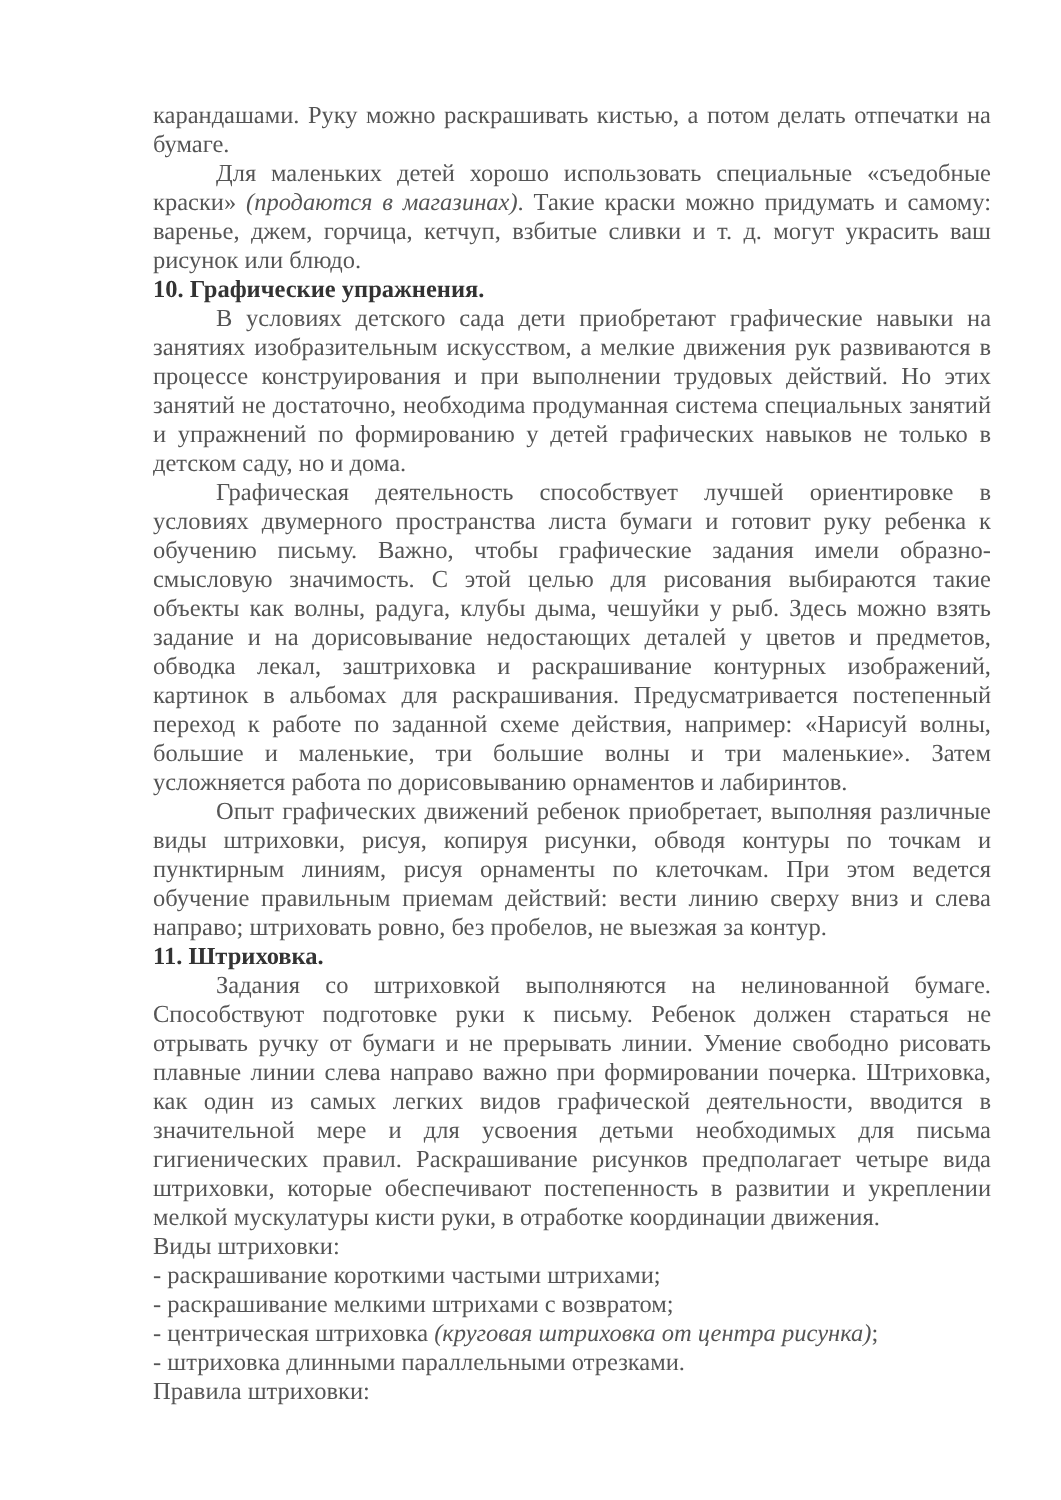карандашами. Руку можно раскрашивать кистью, а потом делать отпечатки на бумаге.
Для маленьких детей хорошо использовать специальные «съедобные краски» (продаются в магазинах). Такие краски можно придумать и самому: варенье, джем, горчица, кетчуп, взбитые сливки и т. д. могут украсить ваш рисунок или блюдо.
10. Графические упражнения.
В условиях детского сада дети приобретают графические навыки на занятиях изобразительным искусством, а мелкие движения рук развиваются в процессе конструирования и при выполнении трудовых действий. Но этих занятий не достаточно, необходима продуманная система специальных занятий и упражнений по формированию у детей графических навыков не только в детском саду, но и дома.
Графическая деятельность способствует лучшей ориентировке в условиях двумерного пространства листа бумаги и готовит руку ребенка к обучению письму. Важно, чтобы графические задания имели образно-смысловую значимость. С этой целью для рисования выбираются такие объекты как волны, радуга, клубы дыма, чешуйки у рыб. Здесь можно взять задание и на дорисовывание недостающих деталей у цветов и предметов, обводка лекал, заштриховка и раскрашивание контурных изображений, картинок в альбомах для раскрашивания. Предусматривается постепенный переход к работе по заданной схеме действия, например: «Нарисуй волны, большие и маленькие, три большие волны и три маленькие». Затем усложняется работа по дорисовыванию орнаментов и лабиринтов.
Опыт графических движений ребенок приобретает, выполняя различные виды штриховки, рисуя, копируя рисунки, обводя контуры по точкам и пунктирным линиям, рисуя орнаменты по клеточкам. При этом ведется обучение правильным приемам действий: вести линию сверху вниз и слева направо; штриховать ровно, без пробелов, не выезжая за контур.
11. Штриховка.
Задания со штриховкой выполняются на нелинованной бумаге. Способствуют подготовке руки к письму. Ребенок должен стараться не отрывать ручку от бумаги и не прерывать линии. Умение свободно рисовать плавные линии слева направо важно при формировании почерка. Штриховка, как один из самых легких видов графической деятельности, вводится в значительной мере и для усвоения детьми необходимых для письма гигиенических правил. Раскрашивание рисунков предполагает четыре вида штриховки, которые обеспечивают постепенность в развитии и укреплении мелкой мускулатуры кисти руки, в отработке координации движения.
Виды штриховки:
- раскрашивание короткими частыми штрихами;
- раскрашивание мелкими штрихами с возвратом;
- центрическая штриховка (круговая штриховка от центра рисунка);
- штриховка длинными параллельными отрезками.
Правила штриховки: